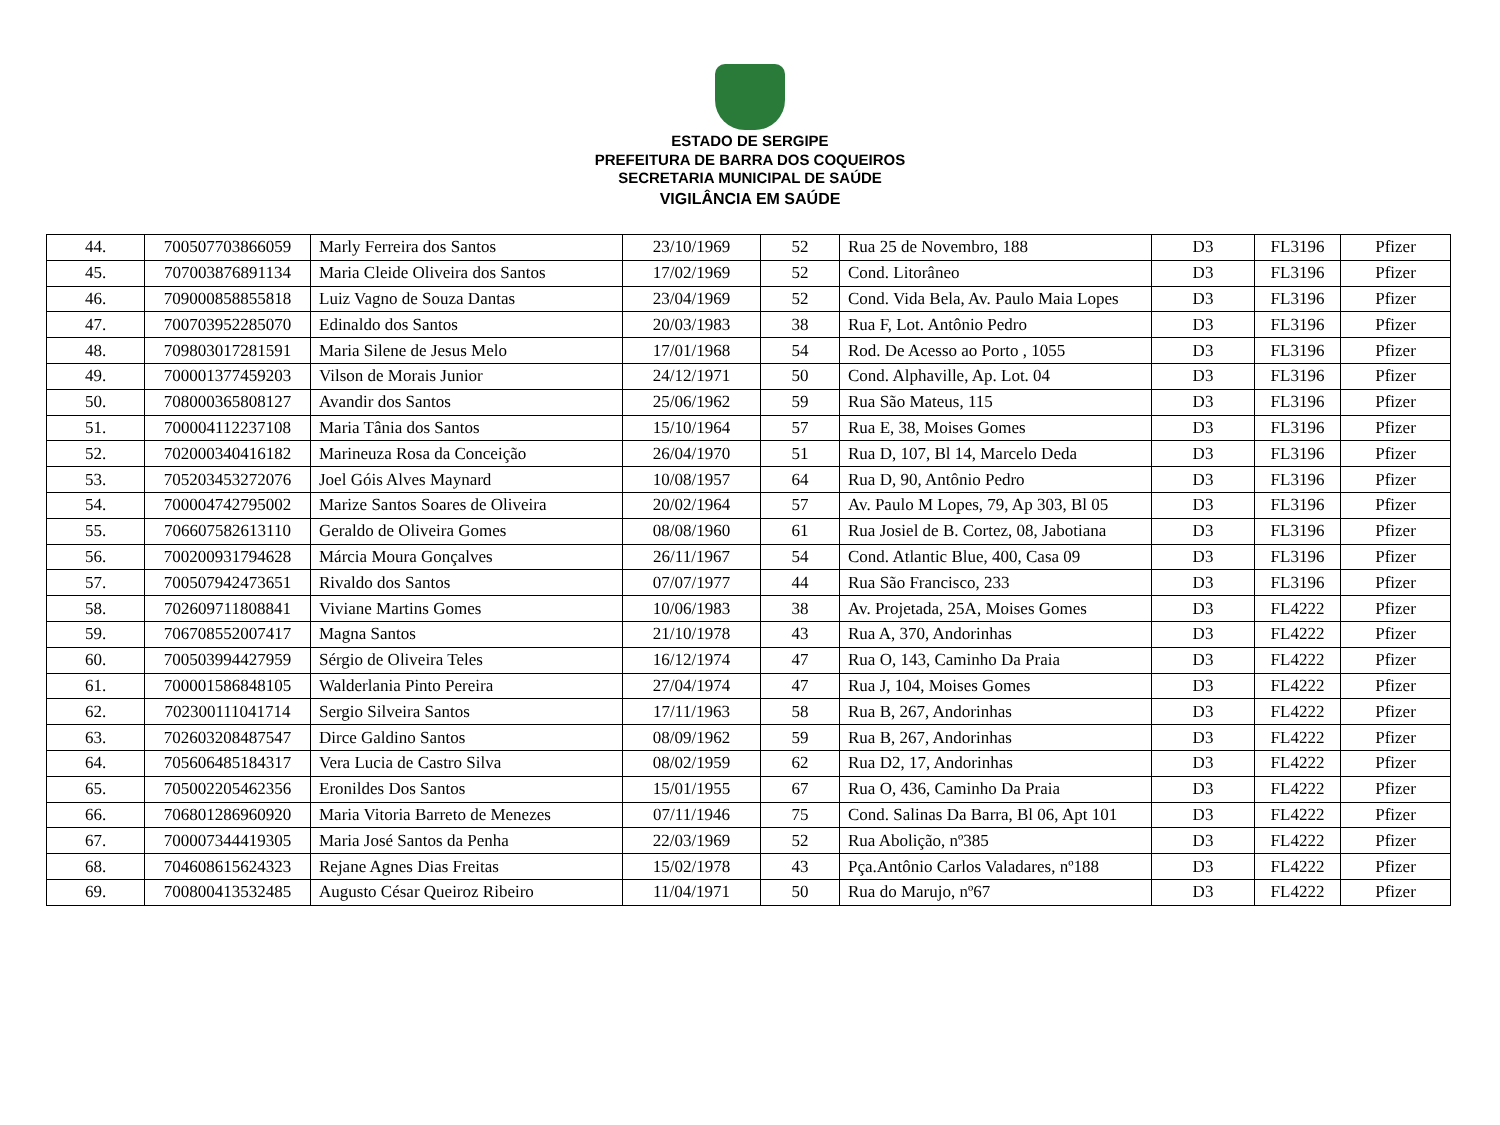ESTADO DE SERGIPE
PREFEITURA DE BARRA DOS COQUEIROS
SECRETARIA MUNICIPAL DE SAÚDE
VIGILÂNCIA EM SAÚDE
| 44. | 700507703866059 | Marly Ferreira dos Santos | 23/10/1969 | 52 | Rua 25 de Novembro, 188 | D3 | FL3196 | Pfizer |
| 45. | 707003876891134 | Maria Cleide Oliveira dos Santos | 17/02/1969 | 52 | Cond. Litorâneo | D3 | FL3196 | Pfizer |
| 46. | 709000858855818 | Luiz Vagno de Souza Dantas | 23/04/1969 | 52 | Cond. Vida Bela, Av. Paulo Maia Lopes | D3 | FL3196 | Pfizer |
| 47. | 700703952285070 | Edinaldo dos Santos | 20/03/1983 | 38 | Rua F, Lot. Antônio Pedro | D3 | FL3196 | Pfizer |
| 48. | 709803017281591 | Maria Silene de Jesus Melo | 17/01/1968 | 54 | Rod. De Acesso ao Porto , 1055 | D3 | FL3196 | Pfizer |
| 49. | 700001377459203 | Vilson de Morais Junior | 24/12/1971 | 50 | Cond. Alphaville, Ap. Lot. 04 | D3 | FL3196 | Pfizer |
| 50. | 708000365808127 | Avandir dos Santos | 25/06/1962 | 59 | Rua São Mateus, 115 | D3 | FL3196 | Pfizer |
| 51. | 700004112237108 | Maria Tânia dos Santos | 15/10/1964 | 57 | Rua E, 38, Moises Gomes | D3 | FL3196 | Pfizer |
| 52. | 702000340416182 | Marineuza Rosa da Conceição | 26/04/1970 | 51 | Rua D, 107, Bl 14, Marcelo Deda | D3 | FL3196 | Pfizer |
| 53. | 705203453272076 | Joel Góis Alves Maynard | 10/08/1957 | 64 | Rua D, 90, Antônio Pedro | D3 | FL3196 | Pfizer |
| 54. | 700004742795002 | Marize Santos Soares de Oliveira | 20/02/1964 | 57 | Av. Paulo M Lopes, 79, Ap 303, Bl 05 | D3 | FL3196 | Pfizer |
| 55. | 706607582613110 | Geraldo de Oliveira Gomes | 08/08/1960 | 61 | Rua Josiel de B. Cortez, 08, Jabotiana | D3 | FL3196 | Pfizer |
| 56. | 700200931794628 | Márcia Moura Gonçalves | 26/11/1967 | 54 | Cond. Atlantic Blue, 400, Casa 09 | D3 | FL3196 | Pfizer |
| 57. | 700507942473651 | Rivaldo dos Santos | 07/07/1977 | 44 | Rua São Francisco, 233 | D3 | FL3196 | Pfizer |
| 58. | 702609711808841 | Viviane Martins Gomes | 10/06/1983 | 38 | Av. Projetada, 25A, Moises Gomes | D3 | FL4222 | Pfizer |
| 59. | 706708552007417 | Magna Santos | 21/10/1978 | 43 | Rua A, 370, Andorinhas | D3 | FL4222 | Pfizer |
| 60. | 700503994427959 | Sérgio de Oliveira Teles | 16/12/1974 | 47 | Rua O, 143, Caminho Da Praia | D3 | FL4222 | Pfizer |
| 61. | 700001586848105 | Walderlania Pinto Pereira | 27/04/1974 | 47 | Rua J, 104, Moises Gomes | D3 | FL4222 | Pfizer |
| 62. | 702300111041714 | Sergio Silveira Santos | 17/11/1963 | 58 | Rua B, 267, Andorinhas | D3 | FL4222 | Pfizer |
| 63. | 702603208487547 | Dirce Galdino Santos | 08/09/1962 | 59 | Rua B, 267, Andorinhas | D3 | FL4222 | Pfizer |
| 64. | 705606485184317 | Vera Lucia de Castro Silva | 08/02/1959 | 62 | Rua D2, 17, Andorinhas | D3 | FL4222 | Pfizer |
| 65. | 705002205462356 | Eronildes Dos Santos | 15/01/1955 | 67 | Rua O, 436, Caminho Da Praia | D3 | FL4222 | Pfizer |
| 66. | 706801286960920 | Maria Vitoria Barreto de Menezes | 07/11/1946 | 75 | Cond. Salinas Da Barra, Bl 06, Apt 101 | D3 | FL4222 | Pfizer |
| 67. | 700007344419305 | Maria José Santos da Penha | 22/03/1969 | 52 | Rua Abolição, nº385 | D3 | FL4222 | Pfizer |
| 68. | 704608615624323 | Rejane Agnes Dias Freitas | 15/02/1978 | 43 | Pça.Antônio Carlos Valadares, nº188 | D3 | FL4222 | Pfizer |
| 69. | 700800413532485 | Augusto César Queiroz Ribeiro | 11/04/1971 | 50 | Rua do Marujo, nº67 | D3 | FL4222 | Pfizer |